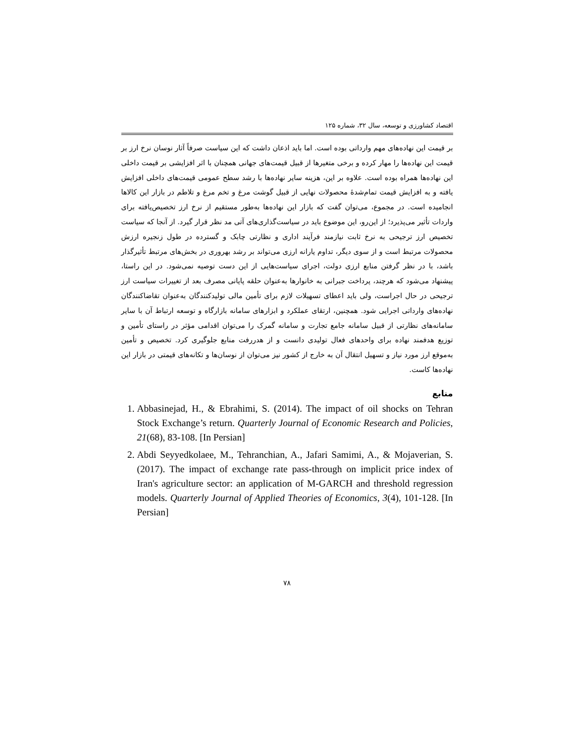اقتصاد کشاورزی و توسعه، سال ۳۲، شماره ۱۲۵
بر قیمت این نهاده‌های مهم وارداتی بوده است. اما باید اذعان داشت که این سیاست صرفاً آثار نوسان نرخ ارز بر قیمت این نهاده‌ها را مهار کرده و برخی متغیرها از قبیل قیمت‌های جهانی همچنان با اثر افزایشی بر قیمت داخلی این نهاده‌ها همراه بوده است. علاوه بر این، هزینه سایر نهاده‌ها با رشد سطح عمومی قیمت‌های داخلی افزایش یافته و به افزایش قیمت تمام‌شدهٔ محصولات نهایی از قبیل گوشت مرغ و تخم مرغ و تلاطم در بازار این کالاها انجامیده است. در مجموع، می‌توان گفت که بازار این نهاده‌ها به‌طور مستقیم از نرخ ارز تخصیص‌یافته برای واردات تأثیر می‌پذیرد؛ از این‌رو، این موضوع باید در سیاست‌گذاری‌های آتی مد نظر قرار گیرد. از آنجا که سیاست تخصیص ارز ترجیحی به نرخ ثابت نیازمند فرآیند اداری و نظارتی چابک و گسترده در طول زنجیره ارزش محصولات مرتبط است و از سوی دیگر، تداوم یارانه ارزی می‌تواند بر رشد بهروری در بخش‌های مرتبط تأثیرگذار باشد، با در نظر گرفتن منابع ارزی دولت، اجرای سیاست‌هایی از این دست توصیه نمی‌شود. در این راستا، پیشنهاد می‌شود که هرچند، پرداخت جبرانی به خانوارها به‌عنوان حلقه پایانی مصرف بعد از تغییرات سیاست ارز ترجیحی در حال اجراست، ولی باید اعطای تسهیلات لازم برای تأمین مالی تولیدکنندگان به‌عنوان تقاضاکنندگان نهاده‌های وارداتی اجرایی شود. همچنین، ارتقای عملکرد و ابزارهای سامانه بازارگاه و توسعه ارتباط آن با سایر سامانه‌های نظارتی از قبیل سامانه جامع تجارت و سامانه گمرک را می‌توان اقدامی مؤثر در راستای تأمین و توزیع هدفمند نهاده برای واحدهای فعال تولیدی دانست و از هدررفت منابع جلوگیری کرد. تخصیص و تأمین به‌موقع ارز مورد نیاز و تسهیل انتقال آن به خارج از کشور نیز می‌توان از نوسان‌ها و تکانه‌های قیمتی در بازار این نهاده‌ها کاست.
منابع
1. Abbasinejad, H., & Ebrahimi, S. (2014). The impact of oil shocks on Tehran Stock Exchange’s return. Quarterly Journal of Economic Research and Policies, 21(68), 83-108. [In Persian]
2. Abdi Seyyedkolaee, M., Tehranchian, A., Jafari Samimi, A., & Mojaverian, S. (2017). The impact of exchange rate pass-through on implicit price index of Iran's agriculture sector: an application of M-GARCH and threshold regression models. Quarterly Journal of Applied Theories of Economics, 3(4), 101-128. [In Persian]
۷۸